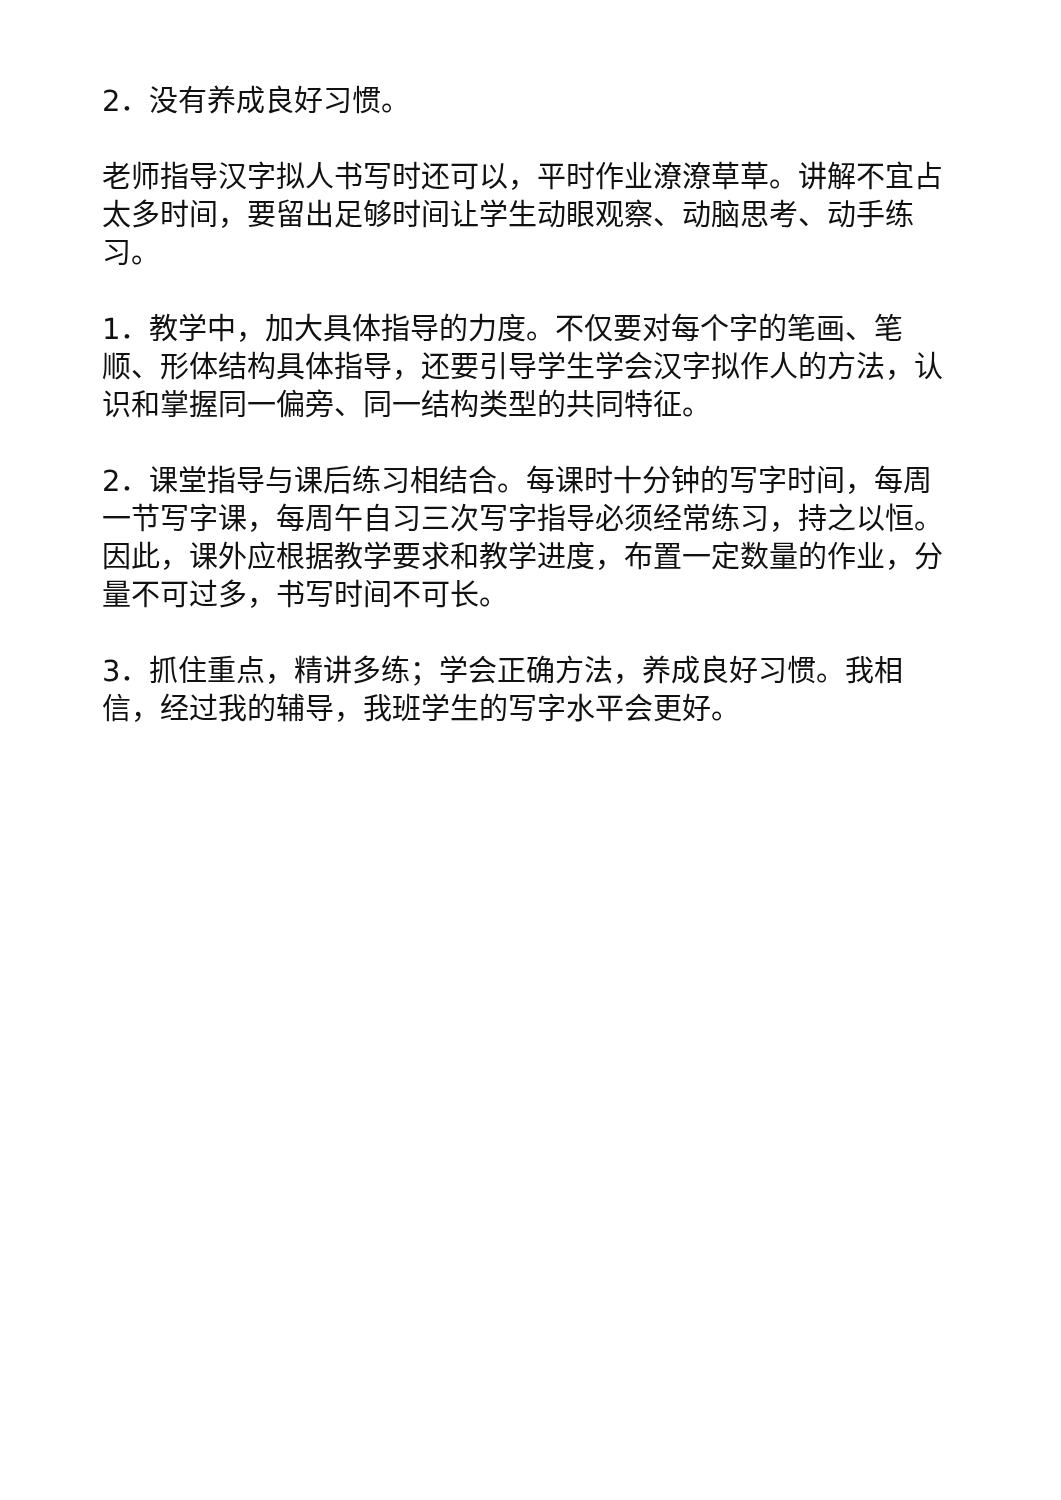2．没有养成良好习惯。
老师指导汉字拟人书写时还可以，平时作业潦潦草草。讲解不宜占太多时间，要留出足够时间让学生动眼观察、动脑思考、动手练习。
1．教学中，加大具体指导的力度。不仅要对每个字的笔画、笔顺、形体结构具体指导，还要引导学生学会汉字拟作人的方法，认识和掌握同一偏旁、同一结构类型的共同特征。
2．课堂指导与课后练习相结合。每课时十分钟的写字时间，每周一节写字课，每周午自习三次写字指导必须经常练习，持之以恒。因此，课外应根据教学要求和教学进度，布置一定数量的作业，分量不可过多，书写时间不可长。
3．抓住重点，精讲多练；学会正确方法，养成良好习惯。我相信，经过我的辅导，我班学生的写字水平会更好。